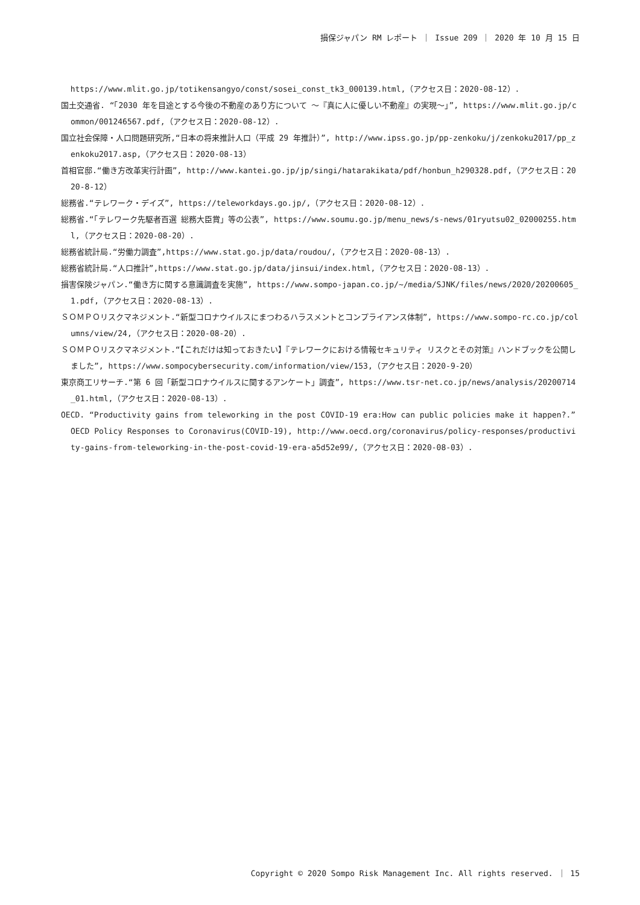損保ジャパン RM レポート ｜ Issue 209 ｜ 2020 年 10 月 15 日
https://www.mlit.go.jp/totikensangyo/const/sosei_const_tk3_000139.html,（アクセス日：2020-08-12）.
国土交通省. “「2030 年を目途とする今後の不動産のあり方について ～『真に人に優しい不動産』の実現～」”, https://www.mlit.go.jp/common/001246567.pdf,（アクセス日：2020-08-12）.
国立社会保障・人口問題研究所,“日本の将来推計人口（平成 29 年推計）”, http://www.ipss.go.jp/pp-zenkoku/j/zenkoku2017/pp_zenkoku2017.asp,（アクセス日：2020-08-13）
首相官邸.“働き方改革実行計画”, http://www.kantei.go.jp/jp/singi/hatarakikata/pdf/honbun_h290328.pdf,（アクセス日：2020-8-12）
総務省.“テレワーク・デイズ”, https://teleworkdays.go.jp/,（アクセス日：2020-08-12）.
総務省.“「テレワーク先駆者百選 総務大臣賞」等の公表”, https://www.soumu.go.jp/menu_news/s-news/01ryutsu02_02000255.html,（アクセス日：2020-08-20）.
総務省統計局.“労働力調査”,https://www.stat.go.jp/data/roudou/,（アクセス日：2020-08-13）.
総務省統計局.“人口推計”,https://www.stat.go.jp/data/jinsui/index.html,（アクセス日：2020-08-13）.
損害保険ジャパン.“働き方に関する意識調査を実施”, https://www.sompo-japan.co.jp/~/media/SJNK/files/news/2020/20200605_1.pdf,（アクセス日：2020-08-13）.
ＳＯＭＰＯリスクマネジメント.“新型コロナウイルスにまつわるハラスメントとコンプライアンス体制”, https://www.sompo-rc.co.jp/columns/view/24,（アクセス日：2020-08-20）.
ＳＯＭＰＯリスクマネジメント.“【これだけは知っておきたい】『テレワークにおける情報セキュリティ リスクとその対策』ハンドブックを公開しました”, https://www.sompocybersecurity.com/information/view/153,（アクセス日：2020-9-20）
東京商工リサーチ.“第 6 回「新型コロナウイルスに関するアンケート」調査”, https://www.tsr-net.co.jp/news/analysis/20200714_01.html,（アクセス日：2020-08-13）.
OECD. “Productivity gains from teleworking in the post COVID-19 era:How can public policies make it happen?.” OECD Policy Responses to Coronavirus(COVID-19), http://www.oecd.org/coronavirus/policy-responses/productivity-gains-from-teleworking-in-the-post-covid-19-era-a5d52e99/,（アクセス日：2020-08-03）.
Copyright © 2020 Sompo Risk Management Inc. All rights reserved. ｜ 15